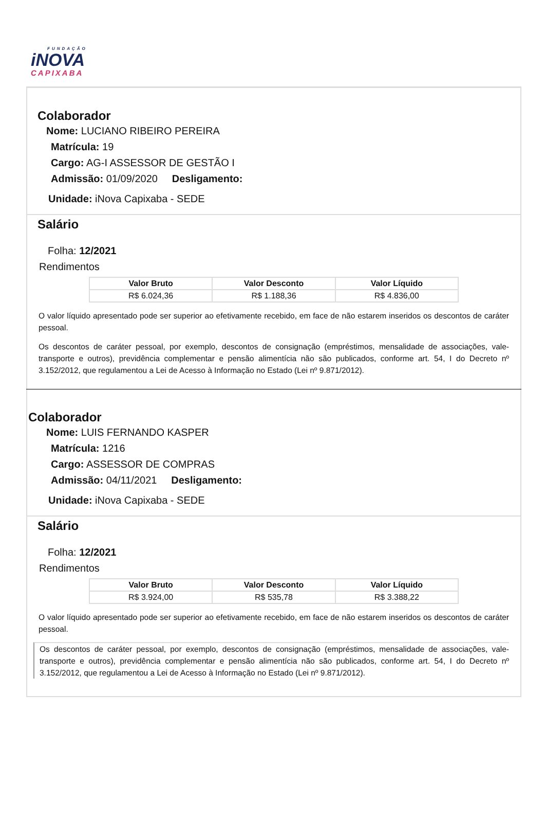FUNDAÇÃO
iNOVA
CAPIXABA
Colaborador
Nome: LUCIANO RIBEIRO PEREIRA
Matrícula: 19
Cargo: AG-I ASSESSOR DE GESTÃO I
Admissão: 01/09/2020 Desligamento:
Unidade: iNova Capixaba - SEDE
Salário
Folha: 12/2021
Rendimentos
| Valor Bruto | Valor Desconto | Valor Líquido |
| --- | --- | --- |
| R$ 6.024,36 | R$ 1.188,36 | R$ 4.836,00 |
O valor líquido apresentado pode ser superior ao efetivamente recebido, em face de não estarem inseridos os descontos de caráter pessoal.
Os descontos de caráter pessoal, por exemplo, descontos de consignação (empréstimos, mensalidade de associações, vale-transporte e outros), previdência complementar e pensão alimentícia não são publicados, conforme art. 54, I do Decreto nº 3.152/2012, que regulamentou a Lei de Acesso à Informação no Estado (Lei nº 9.871/2012).
Colaborador
Nome: LUIS FERNANDO KASPER
Matrícula: 1216
Cargo: ASSESSOR DE COMPRAS
Admissão: 04/11/2021 Desligamento:
Unidade: iNova Capixaba - SEDE
Salário
Folha: 12/2021
Rendimentos
| Valor Bruto | Valor Desconto | Valor Líquido |
| --- | --- | --- |
| R$ 3.924,00 | R$ 535,78 | R$ 3.388,22 |
O valor líquido apresentado pode ser superior ao efetivamente recebido, em face de não estarem inseridos os descontos de caráter pessoal.
Os descontos de caráter pessoal, por exemplo, descontos de consignação (empréstimos, mensalidade de associações, vale-transporte e outros), previdência complementar e pensão alimentícia não são publicados, conforme art. 54, I do Decreto nº 3.152/2012, que regulamentou a Lei de Acesso à Informação no Estado (Lei nº 9.871/2012).